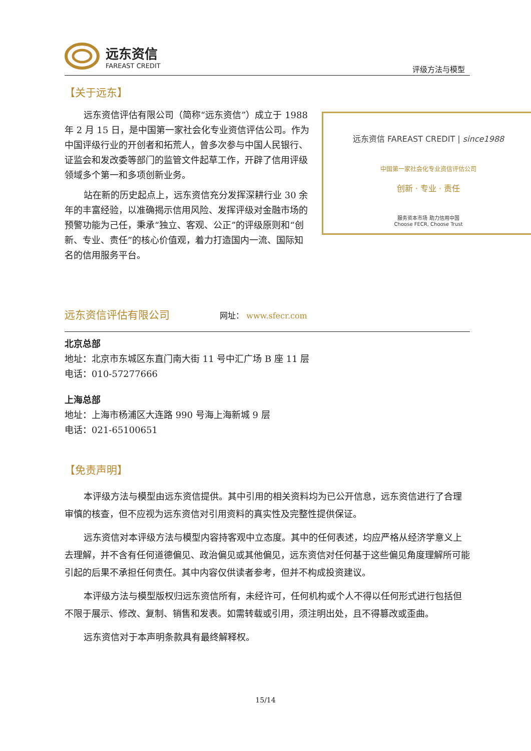远东资信
FAREAST CREDIT
评级方法与模型
【关于远东】
远东资信 FAREAST CREDIT | since1988
中国第一家社会化专业资信评估公司
创新 · 专业 · 责任
服务资本市场 助力信用中国
Choose FECR, Choose Trust
远东资信评估有限公司（简称“远东资信”）成立于 1988 年 2 月 15 日，是中国第一家社会化专业资信评估公司。作为中国评级行业的开创者和拓荒人，曾多次参与中国人民银行、证监会和发改委等部门的监管文件起草工作，开辟了信用评级领域多个第一和多项创新业务。
站在新的历史起点上，远东资信充分发挥深耕行业 30 余年的丰富经验，以准确揭示信用风险、发挥评级对金融市场的预警功能为己任，秉承“独立、客观、公正”的评级原则和“创新、专业、责任”的核心价值观，着力打造国内一流、国际知名的信用服务平台。
远东资信评估有限公司 网址： www.sfecr.com
北京总部
地址：北京市东城区东直门南大街 11 号中汇广场 B 座 11 层
电话：010-57277666
上海总部
地址：上海市杨浦区大连路 990 号海上海新城 9 层
电话：021-65100651
【免责声明】
本评级方法与模型由远东资信提供。其中引用的相关资料均为已公开信息，远东资信进行了合理审慎的核查，但不应视为远东资信对引用资料的真实性及完整性提供保证。
远东资信对本评级方法与模型内容持客观中立态度。其中的任何表述，均应严格从经济学意义上去理解，并不含有任何道德偏见、政治偏见或其他偏见，远东资信对任何基于这些偏见角度理解所可能引起的后果不承担任何责任。其中内容仅供读者参考，但并不构成投资建议。
本评级方法与模型版权归远东资信所有，未经许可，任何机构或个人不得以任何形式进行包括但不限于展示、修改、复制、销售和发表。如需转载或引用，须注明出处，且不得篡改或歪曲。
远东资信对于本声明条款具有最终解释权。
15/14